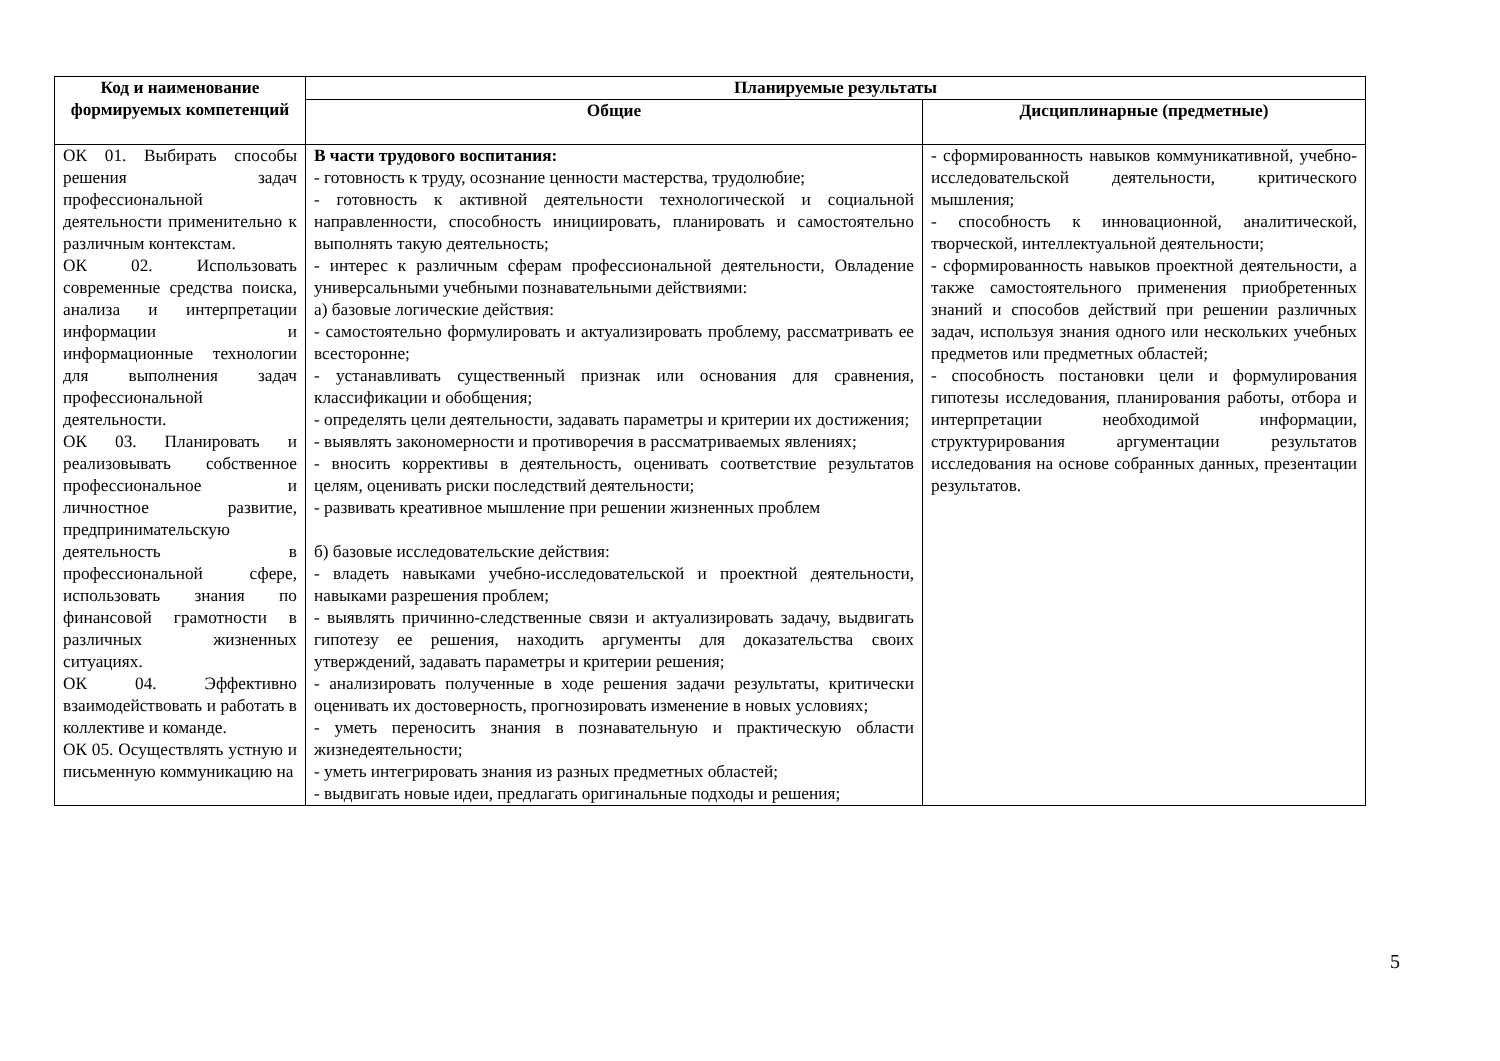| Код и наименование формируемых компетенций | Планируемые результаты | |
| --- | --- | --- |
| | Общие | Дисциплинарные (предметные) |
| ОК 01. Выбирать способы решения задач профессиональной деятельности применительно к различным контекстам. ОК 02. Использовать современные средства поиска, анализа и интерпретации информации и информационные технологии для выполнения задач профессиональной деятельности. ОК 03. Планировать и реализовывать собственное профессиональное и личностное развитие, предпринимательскую деятельность в профессиональной сфере, использовать знания по финансовой грамотности в различных жизненных ситуациях. ОК 04. Эффективно взаимодействовать и работать в коллективе и команде. ОК 05. Осуществлять устную и письменную коммуникацию на | В части трудового воспитания: - готовность к труду, осознание ценности мастерства, трудолюбие; - готовность к активной деятельности технологической и социальной направленности, способность инициировать, планировать и самостоятельно выполнять такую деятельность; - интерес к различным сферам профессиональной деятельности, Овладение универсальными учебными познавательными действиями: а) базовые логические действия: - самостоятельно формулировать и актуализировать проблему, рассматривать ее всесторонне; - устанавливать существенный признак или основания для сравнения, классификации и обобщения; - определять цели деятельности, задавать параметры и критерии их достижения; - выявлять закономерности и противоречия в рассматриваемых явлениях; - вносить коррективы в деятельность, оценивать соответствие результатов целям, оценивать риски последствий деятельности; - развивать креативное мышление при решении жизненных проблем б) базовые исследовательские действия: - владеть навыками учебно-исследовательской и проектной деятельности, навыками разрешения проблем; - выявлять причинно-следственные связи и актуализировать задачу, выдвигать гипотезу ее решения, находить аргументы для доказательства своих утверждений, задавать параметры и критерии решения; - анализировать полученные в ходе решения задачи результаты, критически оценивать их достоверность, прогнозировать изменение в новых условиях; - уметь переносить знания в познавательную и практическую области жизнедеятельности; - уметь интегрировать знания из разных предметных областей; - выдвигать новые идеи, предлагать оригинальные подходы и решения; | - сформированность навыков коммуникативной, учебно-исследовательской деятельности, критического мышления; - способность к инновационной, аналитической, творческой, интеллектуальной деятельности; - сформированность навыков проектной деятельности, а также самостоятельного применения приобретенных знаний и способов действий при решении различных задач, используя знания одного или нескольких учебных предметов или предметных областей; - способность постановки цели и формулирования гипотезы исследования, планирования работы, отбора и интерпретации необходимой информации, структурирования аргументации результатов исследования на основе собранных данных, презентации результатов. |
5